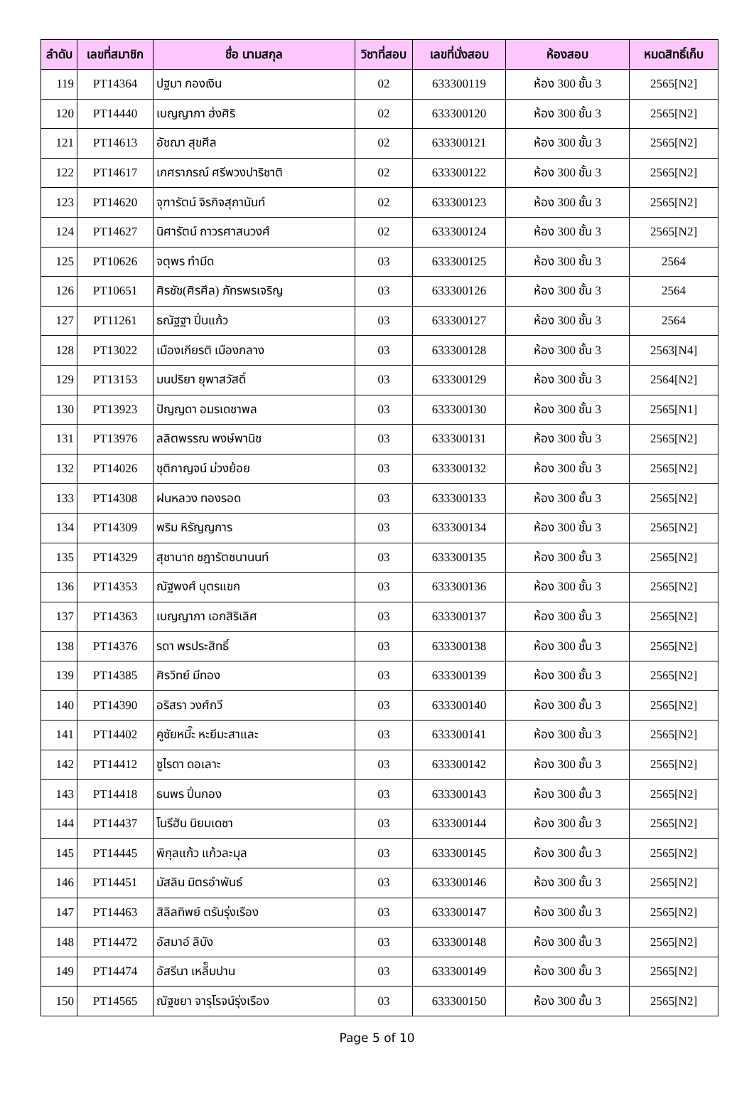| ลำดับ | เลขที่สมาชิก | ชื่อ นามสกุล | วิชาที่สอบ | เลขที่นั่งสอบ | ห้องสอบ | หมดสิทธิ์เก็บ |
| --- | --- | --- | --- | --- | --- | --- |
| 119 | PT14364 | ปฐมา กองเงิน | 02 | 633300119 | ห้อง 300 ชั้น 3 | 2565[N2] |
| 120 | PT14440 | เบญญาภา ฮ่งศิริ | 02 | 633300120 | ห้อง 300 ชั้น 3 | 2565[N2] |
| 121 | PT14613 | อัชฌา สุขศีล | 02 | 633300121 | ห้อง 300 ชั้น 3 | 2565[N2] |
| 122 | PT14617 | เกศราภรณ์ ศรีพวงปาริชาติ | 02 | 633300122 | ห้อง 300 ชั้น 3 | 2565[N2] |
| 123 | PT14620 | จุฑารัตน์ จิรกิจสุภานันท์ | 02 | 633300123 | ห้อง 300 ชั้น 3 | 2565[N2] |
| 124 | PT14627 | นิศารัตน์ ถาวรศาสนวงศ์ | 02 | 633300124 | ห้อง 300 ชั้น 3 | 2565[N2] |
| 125 | PT10626 | จตุพร ทำมีด | 03 | 633300125 | ห้อง 300 ชั้น 3 | 2564 |
| 126 | PT10651 | ศิรชัช(ศิรศีล) ภัทรพรเจริญ | 03 | 633300126 | ห้อง 300 ชั้น 3 | 2564 |
| 127 | PT11261 | ธณัฐฐา ปิ่นแก้ว | 03 | 633300127 | ห้อง 300 ชั้น 3 | 2564 |
| 128 | PT13022 | เมืองเกียรติ เมืองกลาง | 03 | 633300128 | ห้อง 300 ชั้น 3 | 2563[N4] |
| 129 | PT13153 | มนปริยา ยุพาสวัสดิ์ | 03 | 633300129 | ห้อง 300 ชั้น 3 | 2564[N2] |
| 130 | PT13923 | ปัญญดา อมรเดชาพล | 03 | 633300130 | ห้อง 300 ชั้น 3 | 2565[N1] |
| 131 | PT13976 | ลลิตพรรณ พงษ์พานิช | 03 | 633300131 | ห้อง 300 ชั้น 3 | 2565[N2] |
| 132 | PT14026 | ชุติกาญจน์ ม่วงย้อย | 03 | 633300132 | ห้อง 300 ชั้น 3 | 2565[N2] |
| 133 | PT14308 | ฝนหลวง ทองรอด | 03 | 633300133 | ห้อง 300 ชั้น 3 | 2565[N2] |
| 134 | PT14309 | พริม หิรัญญการ | 03 | 633300134 | ห้อง 300 ชั้น 3 | 2565[N2] |
| 135 | PT14329 | สุชานาถ ชฎารัตชนานนท์ | 03 | 633300135 | ห้อง 300 ชั้น 3 | 2565[N2] |
| 136 | PT14353 | ณัฐพงศ์ บุตรแขก | 03 | 633300136 | ห้อง 300 ชั้น 3 | 2565[N2] |
| 137 | PT14363 | เบญญาภา เอกสิริเลิศ | 03 | 633300137 | ห้อง 300 ชั้น 3 | 2565[N2] |
| 138 | PT14376 | รดา พรประสิทธิ์ | 03 | 633300138 | ห้อง 300 ชั้น 3 | 2565[N2] |
| 139 | PT14385 | ศิรวิทย์ มีทอง | 03 | 633300139 | ห้อง 300 ชั้น 3 | 2565[N2] |
| 140 | PT14390 | อริสรา วงศ์กวี | 03 | 633300140 | ห้อง 300 ชั้น 3 | 2565[N2] |
| 141 | PT14402 | คูซัยหมี๊ะ หะยีมะสาและ | 03 | 633300141 | ห้อง 300 ชั้น 3 | 2565[N2] |
| 142 | PT14412 | ซูไรดา ดอเลาะ | 03 | 633300142 | ห้อง 300 ชั้น 3 | 2565[N2] |
| 143 | PT14418 | ธนพร ปิ่นกอง | 03 | 633300143 | ห้อง 300 ชั้น 3 | 2565[N2] |
| 144 | PT14437 | โนรีฮัน นิยมเดชา | 03 | 633300144 | ห้อง 300 ชั้น 3 | 2565[N2] |
| 145 | PT14445 | พิกุลแก้ว แก้วละมุล | 03 | 633300145 | ห้อง 300 ชั้น 3 | 2565[N2] |
| 146 | PT14451 | มัสลิน มิตรอำพันธ์ | 03 | 633300146 | ห้อง 300 ชั้น 3 | 2565[N2] |
| 147 | PT14463 | สิลิลทิพย์ ตรันรุ่งเรือง | 03 | 633300147 | ห้อง 300 ชั้น 3 | 2565[N2] |
| 148 | PT14472 | อัสมาอ์ ลิบัง | 03 | 633300148 | ห้อง 300 ชั้น 3 | 2565[N2] |
| 149 | PT14474 | อัสรีนา เหลี็มปาน | 03 | 633300149 | ห้อง 300 ชั้น 3 | 2565[N2] |
| 150 | PT14565 | ณัฐชยา จารุโรจน์รุ่งเรือง | 03 | 633300150 | ห้อง 300 ชั้น 3 | 2565[N2] |
Page 5 of 10